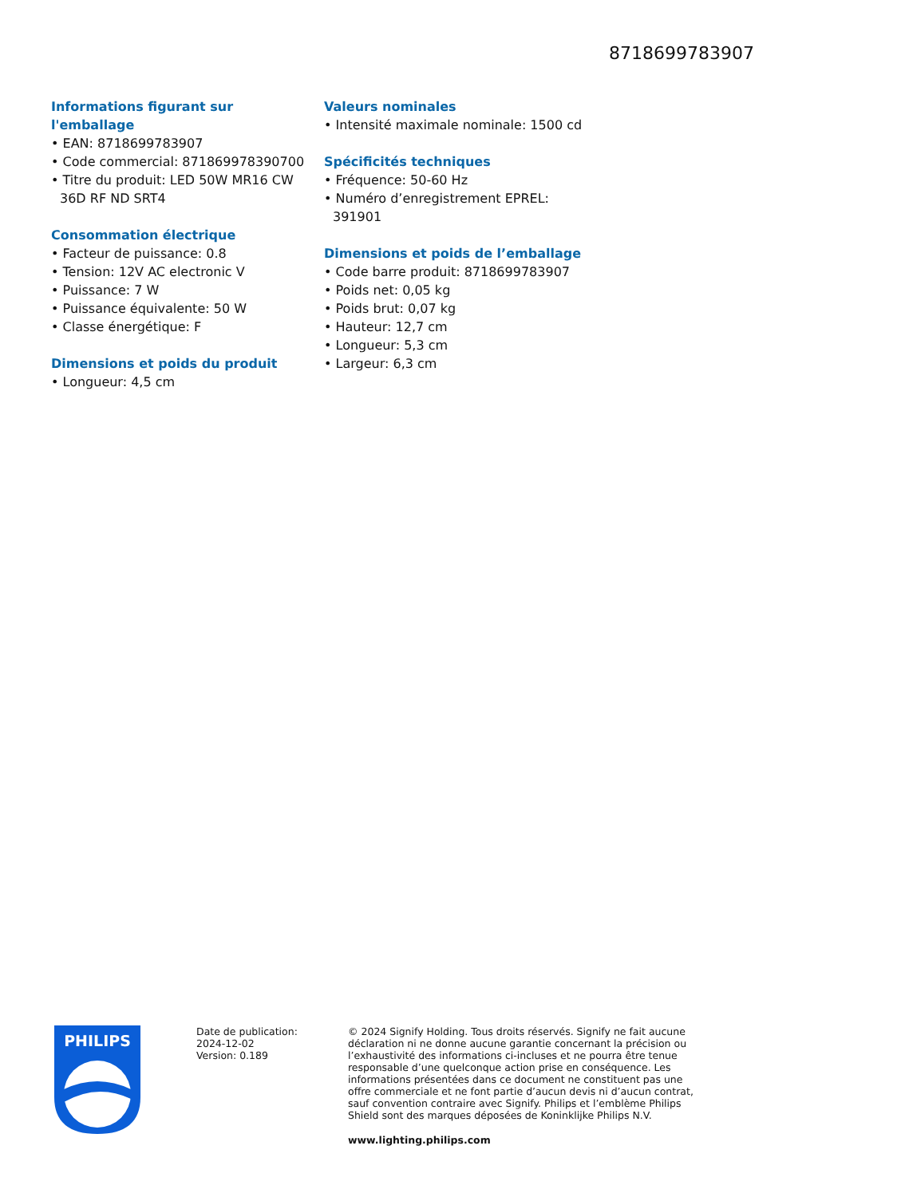8718699783907
Informations figurant sur l'emballage
• EAN: 8718699783907
• Code commercial: 871869978390700
• Titre du produit: LED 50W MR16 CW 36D RF ND SRT4
Consommation électrique
• Facteur de puissance: 0.8
• Tension: 12V AC electronic V
• Puissance: 7 W
• Puissance équivalente: 50 W
• Classe énergétique: F
Dimensions et poids du produit
• Longueur: 4,5 cm
Valeurs nominales
• Intensité maximale nominale: 1500 cd
Spécificités techniques
• Fréquence: 50-60 Hz
• Numéro d’enregistrement EPREL: 391901
Dimensions et poids de l’emballage
• Code barre produit: 8718699783907
• Poids net: 0,05 kg
• Poids brut: 0,07 kg
• Hauteur: 12,7 cm
• Longueur: 5,3 cm
• Largeur: 6,3 cm
PHILIPS
Date de publication:
2024-12-02
Version: 0.189
© 2024 Signify Holding. Tous droits réservés. Signify ne fait aucune déclaration ni ne donne aucune garantie concernant la précision ou l’exhaustivité des informations ci-incluses et ne pourra être tenue responsable d’une quelconque action prise en conséquence. Les informations présentées dans ce document ne constituent pas une offre commerciale et ne font partie d’aucun devis ni d’aucun contrat, sauf convention contraire avec Signify. Philips et l’emblème Philips Shield sont des marques déposées de Koninklijke Philips N.V.
www.lighting.philips.com